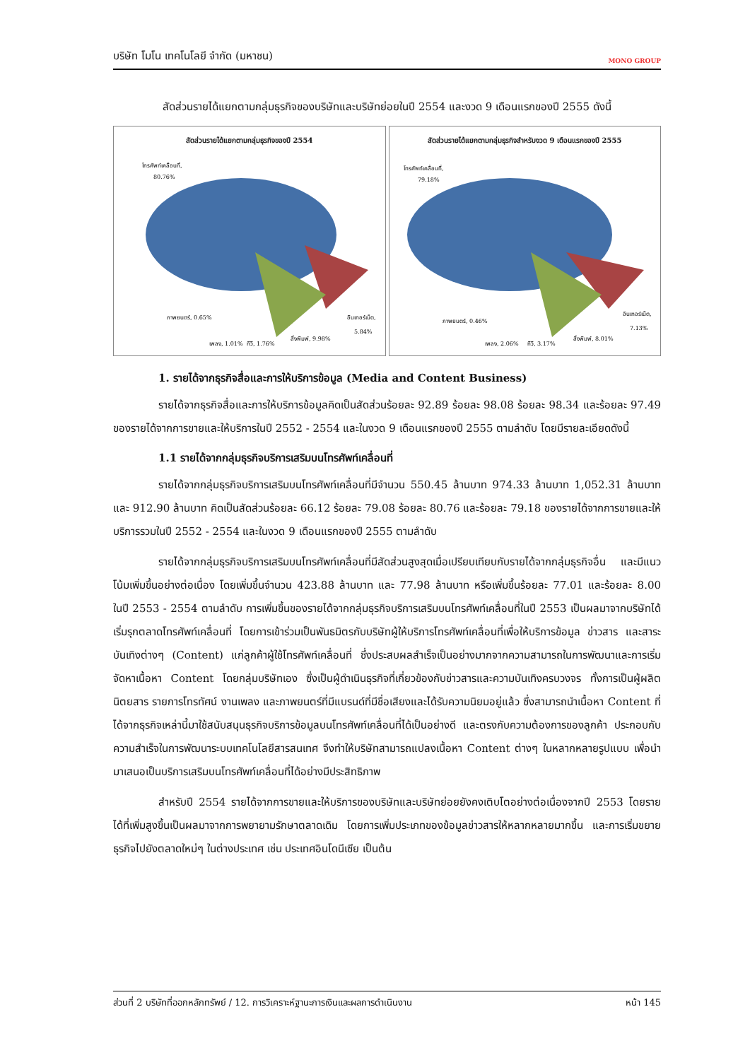บริษัท โมโน เทคโนโลยี จำกัด (มหาชน) MONO GROUP
สัดส่วนรายได้แยกตามกลุ่มธุรกิจของบริษัทและบริษัทย่อยในปี 2554 และงวด 9 เดือนแรกของปี 2555 ดังนี้
สัดส่วนรายได้แยกตามกลุ่มธุรกิจของปี 2554
โทรศัพท์เคลื่อนที่,
80.76%
ภาพยนตร์, 0.65%
อินเทอร์เน็ต,
5.84%
สิ่งพิมพ์, 9.98%
เพลง, 1.01%
ทีวี, 1.76%
สัดส่วนรายได้แยกตามกลุ่มธุรกิจสำหรับงวด 9 เดือนแรกของปี 2555
โทรศัพท์เคลื่อนที่,
79.18%
ภาพยนตร์, 0.46%
อินเทอร์เน็ต,
7.13%
สิ่งพิมพ์, 8.01%
เพลง, 2.06%
ทีวี, 3.17%
1. รายได้จากธุรกิจสื่อและการให้บริการข้อมูล (Media and Content Business)
รายได้จากธุรกิจสื่อและการให้บริการข้อมูลคิดเป็นสัดส่วนร้อยละ 92.89 ร้อยละ 98.08 ร้อยละ 98.34 และร้อยละ 97.49 ของรายได้จากการขายและให้บริการในปี 2552 - 2554 และในงวด 9 เดือนแรกของปี 2555 ตามลำดับ โดยมีรายละเอียดดังนี้
1.1 รายได้จากกลุ่มธุรกิจบริการเสริมบนโทรศัพท์เคลื่อนที่
รายได้จากกลุ่มธุรกิจบริการเสริมบนโทรศัพท์เคลื่อนที่มีจำนวน 550.45 ล้านบาท 974.33 ล้านบาท 1,052.31 ล้านบาท และ 912.90 ล้านบาท คิดเป็นสัดส่วนร้อยละ 66.12 ร้อยละ 79.08 ร้อยละ 80.76 และร้อยละ 79.18 ของรายได้จากการขายและให้บริการรวมในปี 2552 - 2554 และในงวด 9 เดือนแรกของปี 2555 ตามลำดับ
รายได้จากกลุ่มธุรกิจบริการเสริมบนโทรศัพท์เคลื่อนที่มีสัดส่วนสูงสุดเมื่อเปรียบเทียบกับรายได้จากกลุ่มธุรกิจอื่น และมีแนวโน้มเพิ่มขึ้นอย่างต่อเนื่อง โดยเพิ่มขึ้นจำนวน 423.88 ล้านบาท และ 77.98 ล้านบาท หรือเพิ่มขึ้นร้อยละ 77.01 และร้อยละ 8.00 ในปี 2553 - 2554 ตามลำดับ การเพิ่มขึ้นของรายได้จากกลุ่มธุรกิจบริการเสริมบนโทรศัพท์เคลื่อนที่ในปี 2553 เป็นผลมาจากบริษัทได้เริ่มรุกตลาดโทรศัพท์เคลื่อนที่ โดยการเข้าร่วมเป็นพันธมิตรกับบริษัทผู้ให้บริการโทรศัพท์เคลื่อนที่เพื่อให้บริการข้อมูล ข่าวสาร และสาระบันเทิงต่างๆ (Content) แก่ลูกค้าผู้ใช้โทรศัพท์เคลื่อนที่ ซึ่งประสบผลสำเร็จเป็นอย่างมากจากความสามารถในการพัฒนาและการเริ่มจัดหาเนื้อหา Content โดยกลุ่มบริษัทเอง ซึ่งเป็นผู้ดำเนินธุรกิจที่เกี่ยวข้องกับข่าวสารและความบันเทิงครบวงจร ทั้งการเป็นผู้ผลิตนิตยสาร รายการโทรทัศน์ งานเพลง และภาพยนตร์ที่มีแบรนด์ที่มีชื่อเสียงและได้รับความนิยมอยู่แล้ว ซึ่งสามารถนำเนื้อหา Content ที่ได้จากธุรกิจเหล่านี้มาใช้สนับสนุนธุรกิจบริการข้อมูลบนโทรศัพท์เคลื่อนที่ได้เป็นอย่างดี และตรงกับความต้องการของลูกค้า ประกอบกับความสำเร็จในการพัฒนาระบบเทคโนโลยีสารสนเทศ จึงทำให้บริษัทสามารถแปลงเนื้อหา Content ต่างๆ ในหลากหลายรูปแบบ เพื่อนำมาเสนอเป็นบริการเสริมบนโทรศัพท์เคลื่อนที่ได้อย่างมีประสิทธิภาพ
สำหรับปี 2554 รายได้จากการขายและให้บริการของบริษัทและบริษัทย่อยยังคงเติบโตอย่างต่อเนื่องจากปี 2553 โดยรายได้ที่เพิ่มสูงขึ้นเป็นผลมาจากการพยายามรักษาตลาดเดิม โดยการเพิ่มประเภทของข้อมูลข่าวสารให้หลากหลายมากขึ้น และการเริ่มขยายธุรกิจไปยังตลาดใหม่ๆ ในต่างประเทศ เช่น ประเทศอินโดนีเซีย เป็นต้น
ส่วนที่ 2 บริษัทที่ออกหลักทรัพย์ / 12. การวิเคราะห์ฐานะการเงินและผลการดำเนินงาน หน้า 145